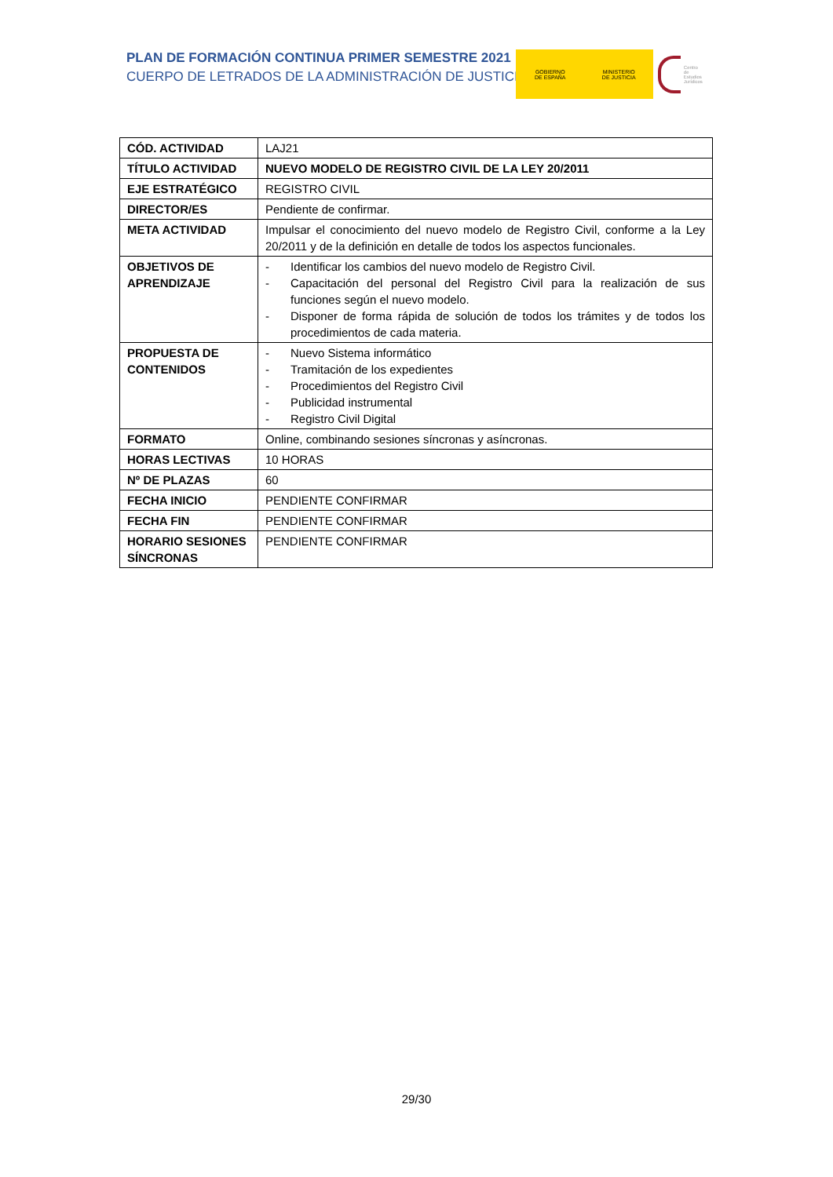PLAN DE FORMACIÓN CONTINUA PRIMER SEMESTRE 2021
CUERPO DE LETRADOS DE LA ADMINISTRACIÓN DE JUSTICIA
GOBIERNO
DE ESPAÑA
MINISTERIO
DE JUSTICIA
Centro de
Estudios
Jurídicos
| CÓD. ACTIVIDAD | LAJ21 |
| TÍTULO ACTIVIDAD | NUEVO MODELO DE REGISTRO CIVIL DE LA LEY 20/2011 |
| EJE ESTRATÉGICO | REGISTRO CIVIL |
| DIRECTOR/ES | Pendiente de confirmar. |
| META ACTIVIDAD | Impulsar el conocimiento del nuevo modelo de Registro Civil, conforme a la Ley 20/2011 y de la definición en detalle de todos los aspectos funcionales. |
| OBJETIVOS DE APRENDIZAJE | - Identificar los cambios del nuevo modelo de Registro Civil. - Capacitación del personal del Registro Civil para la realización de sus funciones según el nuevo modelo. - Disponer de forma rápida de solución de todos los trámites y de todos los procedimientos de cada materia. |
| PROPUESTA DE CONTENIDOS | - Nuevo Sistema informático - Tramitación de los expedientes - Procedimientos del Registro Civil - Publicidad instrumental - Registro Civil Digital |
| FORMATO | Online, combinando sesiones síncronas y asíncronas. |
| HORAS LECTIVAS | 10 HORAS |
| Nº DE PLAZAS | 60 |
| FECHA INICIO | PENDIENTE CONFIRMAR |
| FECHA FIN | PENDIENTE CONFIRMAR |
| HORARIO SESIONES SÍNCRONAS | PENDIENTE CONFIRMAR |
29/30